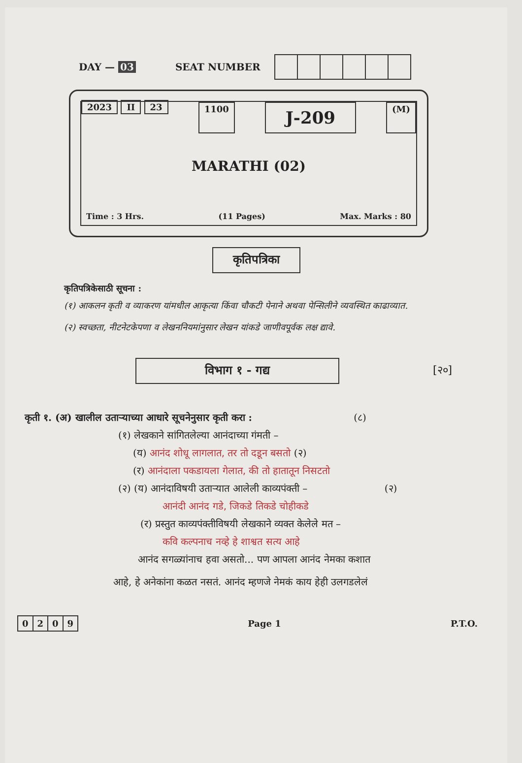DAY — 03 SEAT NUMBER
2023 II 23 1100 J-209 (M)
MARATHI (02)
Time : 3 Hrs. (11 Pages) Max. Marks : 80
कृतिपत्रिका
कृतिपत्रिकेसाठी सूचना :
(१) आकलन कृती व व्याकरण यांमधील आकृत्या किंवा चौकटी पेनाने अथवा पेन्सिलीने व्यवस्थित काढाव्यात.
(२) स्वच्छता, नीटनेटकेपणा व लेखननियमांनुसार लेखन यांकडे जाणीवपूर्वक लक्ष द्यावे.
विभाग १ - गद्य [२०]
कृती १. (अ) खालील उताऱ्याच्या आधारे सूचनेनुसार कृती करा : (८)
(१) लेखकाने सांगितलेल्या आनंदाच्या गंमती –
(य) आनंद शोधू लागलात, तर तो दडून बसतो (२)
(र) आनंदाला पकडायला गेलात, की तो हातातून निसटतो
(२) (य) आनंदाविषयी उताऱ्यात आलेली काव्यपंक्ती – (२)
आनंदी आनंद गडे, जिकडे तिकडे चोहीकडे
(र) प्रस्तुत काव्यपंक्तीविषयी लेखकाने व्यक्त केलेले मत –
कवि कल्पनाच नव्हे हे शाश्वत सत्य आहे
आनंद सगळ्यांनाच हवा असतो... पण आपला आनंद नेमका कशात
आहे, हे अनेकांना कळत नसतं. आनंद म्हणजे नेमकं काय हेही उलगडलेलं
| 0 | 2 | 0 | 9 |
Page 1 P.T.O.